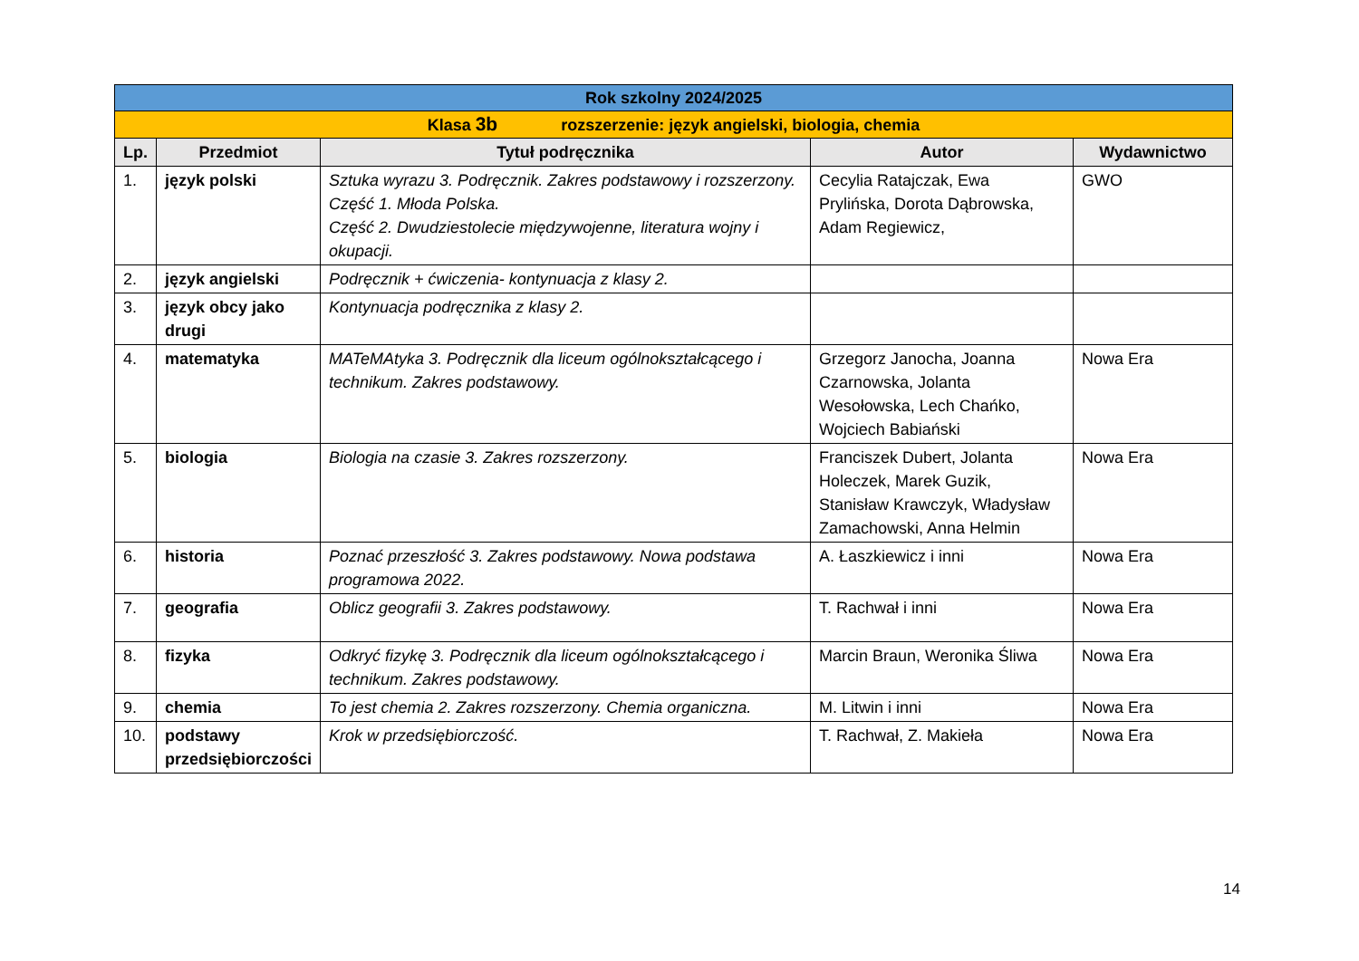| Rok szkolny 2024/2025 | | | | |
| Klasa 3b rozszerzenie: język angielski, biologia, chemia | | | | |
| Lp. | Przedmiot | Tytuł podręcznika | Autor | Wydawnictwo |
| 1. | język polski | Sztuka wyrazu 3. Podręcznik. Zakres podstawowy i rozszerzony. Część 1. Młoda Polska. Część 2. Dwudziestolecie międzywojenne, literatura wojny i okupacji. | Cecylia Ratajczak, Ewa Prylińska, Dorota Dąbrowska, Adam Regiewicz, | GWO |
| 2. | język angielski | Podręcznik + ćwiczenia- kontynuacja z klasy 2. | | |
| 3. | język obcy jako drugi | Kontynuacja podręcznika z klasy 2. | | |
| 4. | matematyka | MATeMAtyka 3. Podręcznik dla liceum ogólnokształcącego i technikum. Zakres podstawowy. | Grzegorz Janocha, Joanna Czarnowska, Jolanta Wesołowska, Lech Chańko, Wojciech Babiański | Nowa Era |
| 5. | biologia | Biologia na czasie 3. Zakres rozszerzony. | Franciszek Dubert, Jolanta Holeczek, Marek Guzik, Stanisław Krawczyk, Władysław Zamachowski, Anna Helmin | Nowa Era |
| 6. | historia | Poznać przeszłość 3. Zakres podstawowy. Nowa podstawa programowa 2022. | A. Łaszkiewicz i inni | Nowa Era |
| 7. | geografia | Oblicz geografii 3. Zakres podstawowy. | T. Rachwał i inni | Nowa Era |
| 8. | fizyka | Odkryć fizykę 3. Podręcznik dla liceum ogólnokształcącego i technikum. Zakres podstawowy. | Marcin Braun, Weronika Śliwa | Nowa Era |
| 9. | chemia | To jest chemia 2. Zakres rozszerzony. Chemia organiczna. | M. Litwin i inni | Nowa Era |
| 10. | podstawy przedsiębiorczości | Krok w przedsiębiorczość. | T. Rachwał, Z. Makieła | Nowa Era |
14